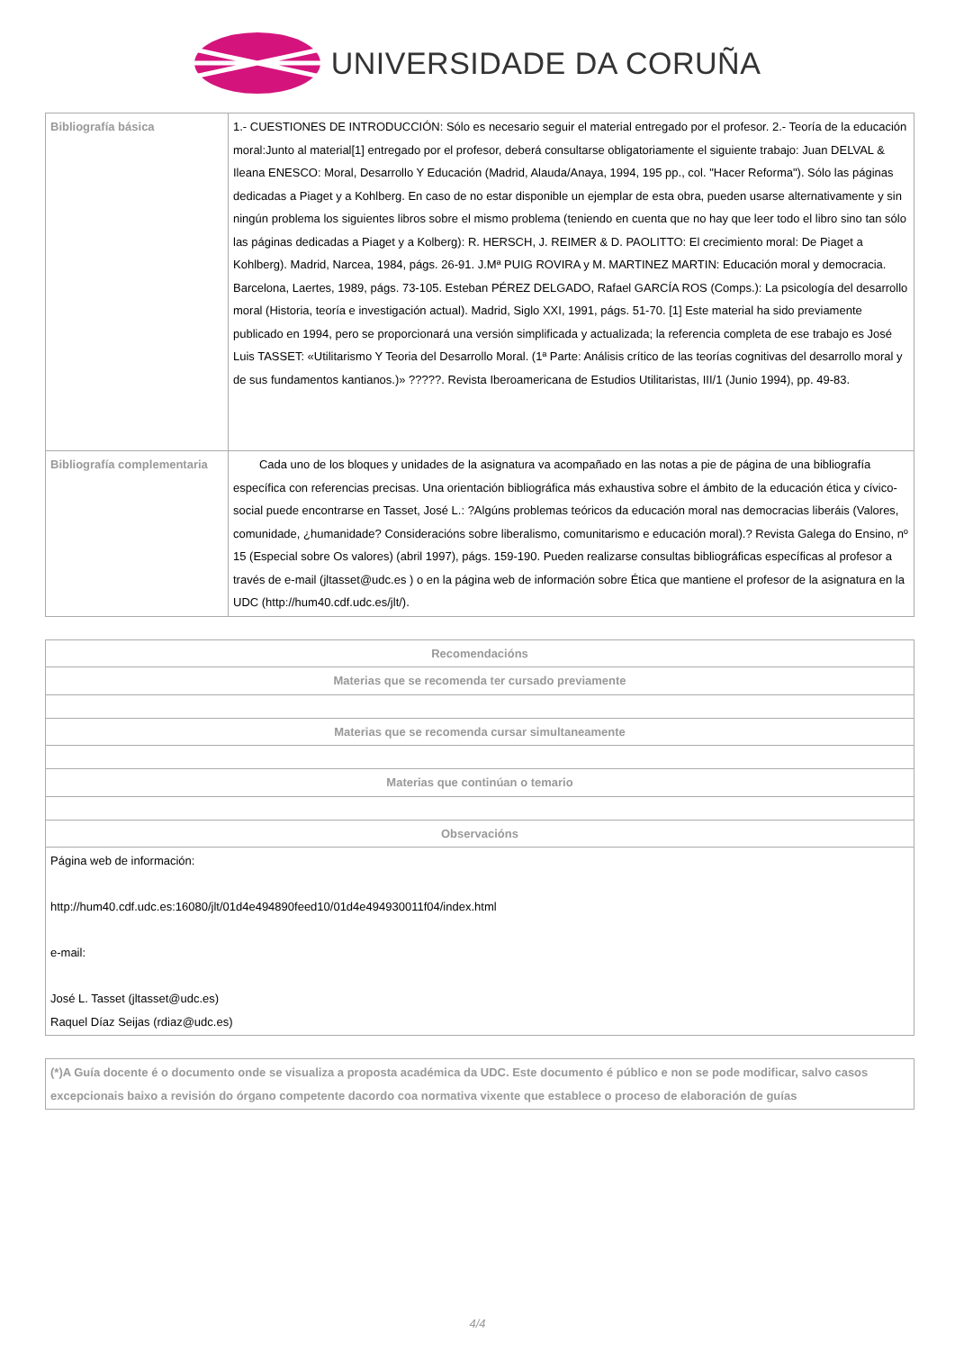UNIVERSIDADE DA CORUÑA
| Bibliografía básica | 1.- CUESTIONES DE INTRODUCCIÓN: Sólo es necesario seguir el material entregado por el profesor. 2.- Teoría de la educación moral:Junto al material[1] entregado por el profesor, deberá consultarse obligatoriamente el siguiente trabajo: Juan DELVAL & Ileana ENESCO: Moral, Desarrollo Y Educación (Madrid, Alauda/Anaya, 1994, 195 pp., col. "Hacer Reforma"). Sólo las páginas dedicadas a Piaget y a Kohlberg. En caso de no estar disponible un ejemplar de esta obra, pueden usarse alternativamente y sin ningún problema los siguientes libros sobre el mismo problema (teniendo en cuenta que no hay que leer todo el libro sino tan sólo las páginas dedicadas a Piaget y a Kolberg): R. HERSCH, J. REIMER & D. PAOLITTO: El crecimiento moral: De Piaget a Kohlberg). Madrid, Narcea, 1984, págs. 26-91. J.Mª PUIG ROVIRA y M. MARTINEZ MARTIN: Educación moral y democracia. Barcelona, Laertes, 1989, págs. 73-105. Esteban PÉREZ DELGADO, Rafael GARCÍA ROS (Comps.): La psicología del desarrollo moral (Historia, teoría e investigación actual). Madrid, Siglo XXI, 1991, págs. 51-70. [1] Este material ha sido previamente publicado en 1994, pero se proporcionará una versión simplificada y actualizada; la referencia completa de ese trabajo es José Luis TASSET: «Utilitarismo Y Teoria del Desarrollo Moral. (1ª Parte: Análisis crítico de las teorías cognitivas del desarrollo moral y de sus fundamentos kantianos.)» ?????. Revista Iberoamericana de Estudios Utilitaristas, III/1 (Junio 1994), pp. 49-83. |
| Bibliografía complementaria | Cada uno de los bloques y unidades de la asignatura va acompañado en las notas a pie de página de una bibliografía específica con referencias precisas. Una orientación bibliográfica más exhaustiva sobre el ámbito de la educación ética y cívico-social puede encontrarse en Tasset, José L.: ?Algúns problemas teóricos da educación moral nas democracias liberáis (Valores, comunidade, ¿humanidade? Consideracións sobre liberalismo, comunitarismo e educación moral).? Revista Galega do Ensino, nº 15 (Especial sobre Os valores) (abril 1997), págs. 159-190. Pueden realizarse consultas bibliográficas específicas al profesor a través de e-mail (jltasset@udc.es ) o en la página web de información sobre Ética que mantiene el profesor de la asignatura en la UDC (http://hum40.cdf.udc.es/jlt/). |
| Recomendacións |
| --- |
| Materias que se recomenda ter cursado previamente |
| Materias que se recomenda cursar simultaneamente |
| Materias que continúan o temario |
| Observacións |
| Página web de información: http://hum40.cdf.udc.es:16080/jlt/01d4e494890feed10/01d4e494930011f04/index.html e-mail: José L. Tasset (jltasset@udc.es) Raquel Díaz Seijas (rdiaz@udc.es) |
| (*)A Guía docente é o documento onde se visualiza a proposta académica da UDC. Este documento é público e non se pode modificar, salvo casos excepcionais baixo a revisión do órgano competente dacordo coa normativa vixente que establece o proceso de elaboración de guías |
4/4